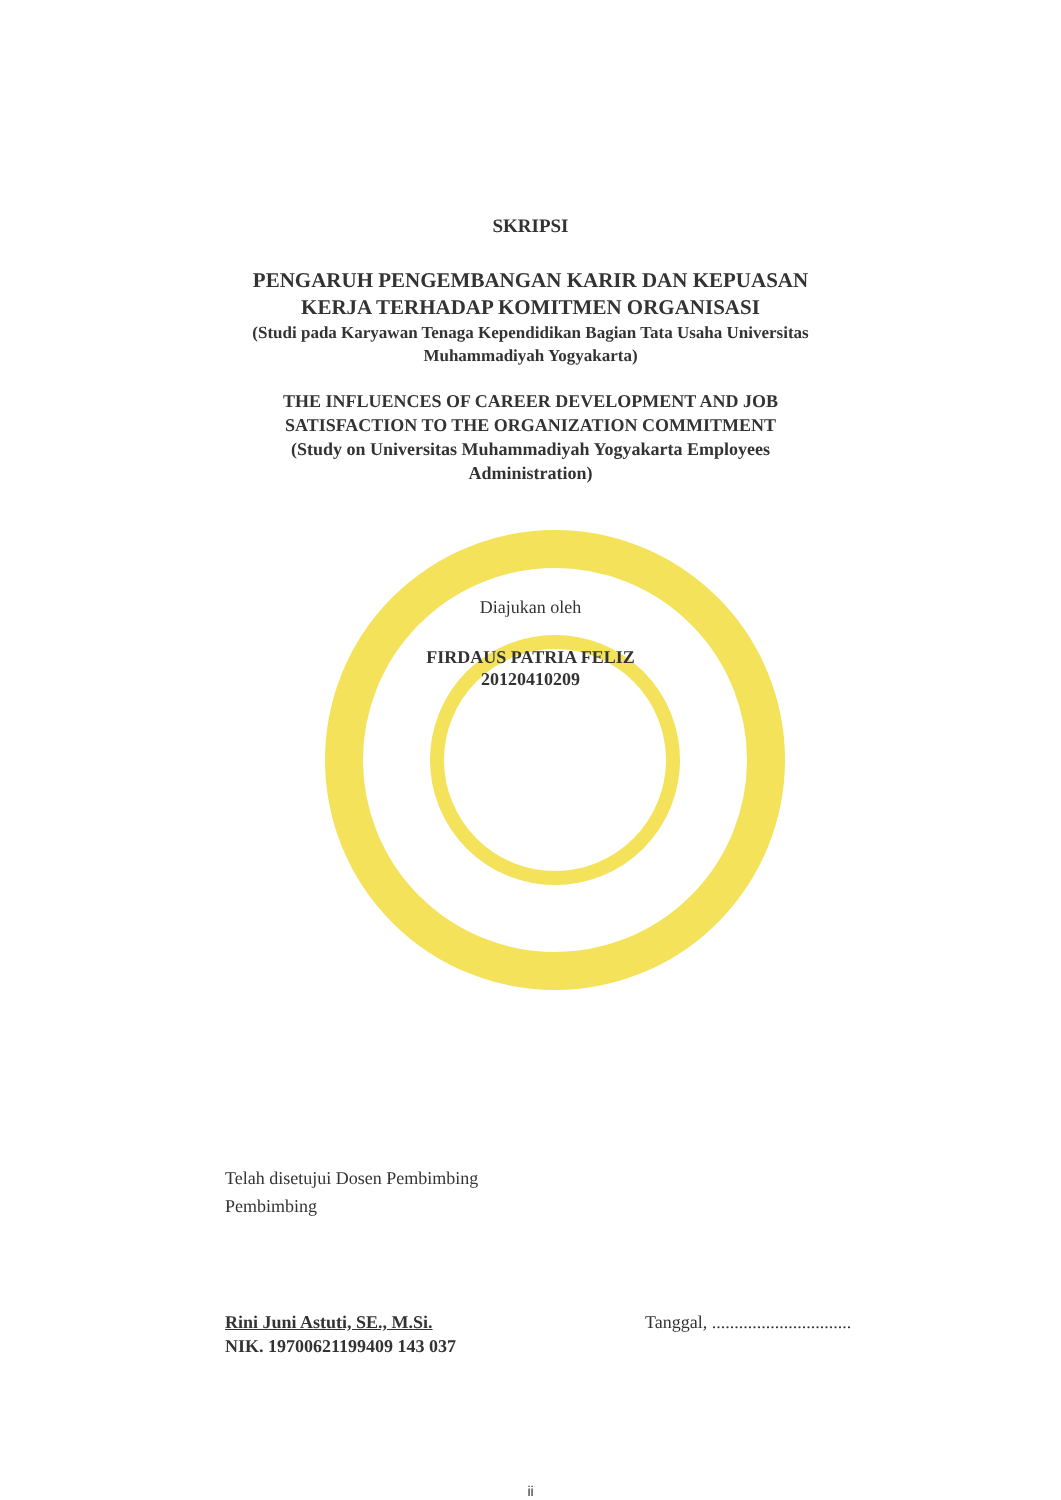SKRIPSI
PENGARUH PENGEMBANGAN KARIR DAN KEPUASAN
KERJA TERHADAP KOMITMEN ORGANISASI
(Studi pada Karyawan Tenaga Kependidikan Bagian Tata Usaha Universitas
Muhammadiyah Yogyakarta)
THE INFLUENCES OF CAREER DEVELOPMENT AND JOB
SATISFACTION TO THE ORGANIZATION COMMITMENT
(Study on Universitas Muhammadiyah Yogyakarta Employees
Administration)
Diajukan oleh
FIRDAUS PATRIA FELIZ
20120410209
Telah disetujui Dosen Pembimbing
Pembimbing
Rini Juni Astuti, SE., M.Si.
NIK. 19700621199409 143 037
Tanggal, ...............................
ii